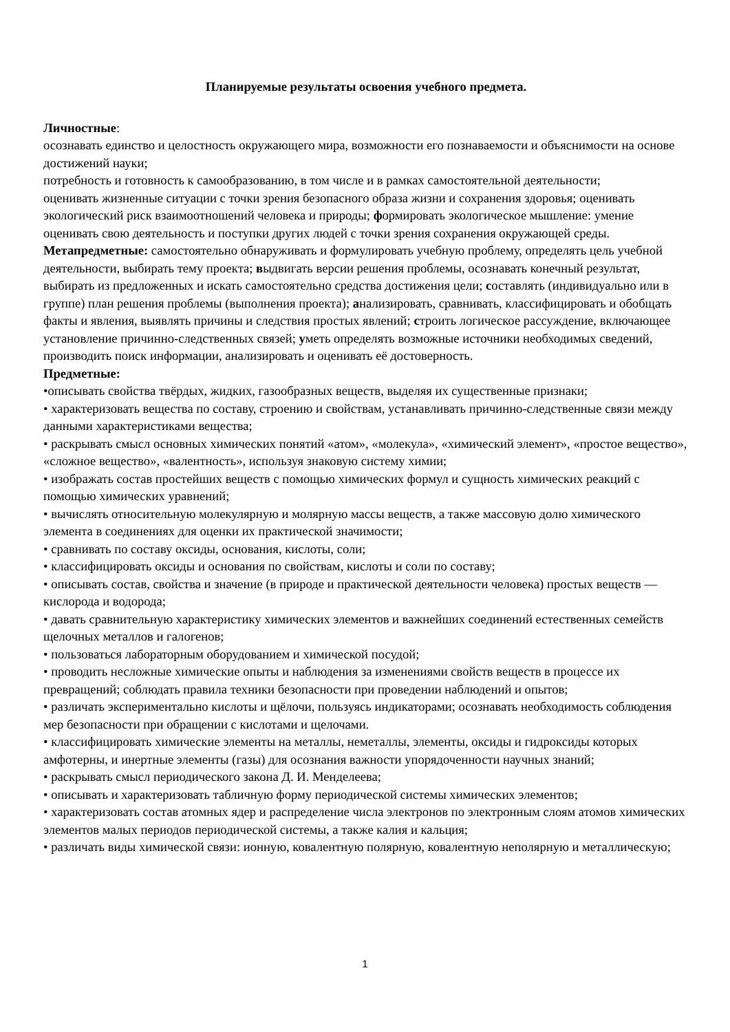Планируемые результаты освоения учебного предмета.
Личностные:
осознавать единство и целостность окружающего мира, возможности его познаваемости и объяснимости на основе достижений науки;
потребность и готовность к самообразованию, в том числе и в рамках самостоятельной деятельности;
оценивать жизненные ситуации с точки зрения безопасного образа жизни и сохранения здоровья; оценивать экологический риск взаимоотношений человека и природы; формировать экологическое мышление: умение оценивать свою деятельность и поступки других людей с точки зрения сохранения окружающей среды.
Метапредметные: самостоятельно обнаруживать и формулировать учебную проблему, определять цель учебной деятельности, выбирать тему проекта; выдвигать версии решения проблемы, осознавать конечный результат, выбирать из предложенных и искать самостоятельно средства достижения цели; составлять (индивидуально или в группе) план решения проблемы (выполнения проекта); анализировать, сравнивать, классифицировать и обобщать факты и явления, выявлять причины и следствия простых явлений; строить логическое рассуждение, включающее установление причинно-следственных связей; уметь определять возможные источники необходимых сведений, производить поиск информации, анализировать и оценивать её достоверность.
Предметные:
•описывать свойства твёрдых, жидких, газообразных веществ, выделяя их существенные признаки;
• характеризовать вещества по составу, строению и свойствам, устанавливать причинно-следственные связи между данными характеристиками вещества;
• раскрывать смысл основных химических понятий «атом», «молекула», «химический элемент», «простое вещество», «сложное вещество», «валентность», используя знаковую систему химии;
• изображать состав простейших веществ с помощью химических формул и сущность химических реакций с помощью химических уравнений;
• вычислять относительную молекулярную и молярную массы веществ, а также массовую долю химического элемента в соединениях для оценки их практической значимости;
• сравнивать по составу оксиды, основания, кислоты, соли;
• классифицировать оксиды и основания по свойствам, кислоты и соли по составу;
• описывать состав, свойства и значение (в природе и практической деятельности человека) простых веществ — кислорода и водорода;
• давать сравнительную характеристику химических элементов и важнейших соединений естественных семейств щелочных металлов и галогенов;
• пользоваться лабораторным оборудованием и химической посудой;
• проводить несложные химические опыты и наблюдения за изменениями свойств веществ в процессе их превращений; соблюдать правила техники безопасности при проведении наблюдений и опытов;
• различать экспериментально кислоты и щёлочи, пользуясь индикаторами; осознавать необходимость соблюдения мер безопасности при обращении с кислотами и щелочами.
• классифицировать химические элементы на металлы, неметаллы, элементы, оксиды и гидроксиды которых амфотерны, и инертные элементы (газы) для осознания важности упорядоченности научных знаний;
• раскрывать смысл периодического закона Д. И. Менделеева;
• описывать и характеризовать табличную форму периодической системы химических элементов;
• характеризовать состав атомных ядер и распределение числа электронов по электронным слоям атомов химических элементов малых периодов периодической системы, а также калия и кальция;
• различать виды химической связи: ионную, ковалентную полярную, ковалентную неполярную и металлическую;
1